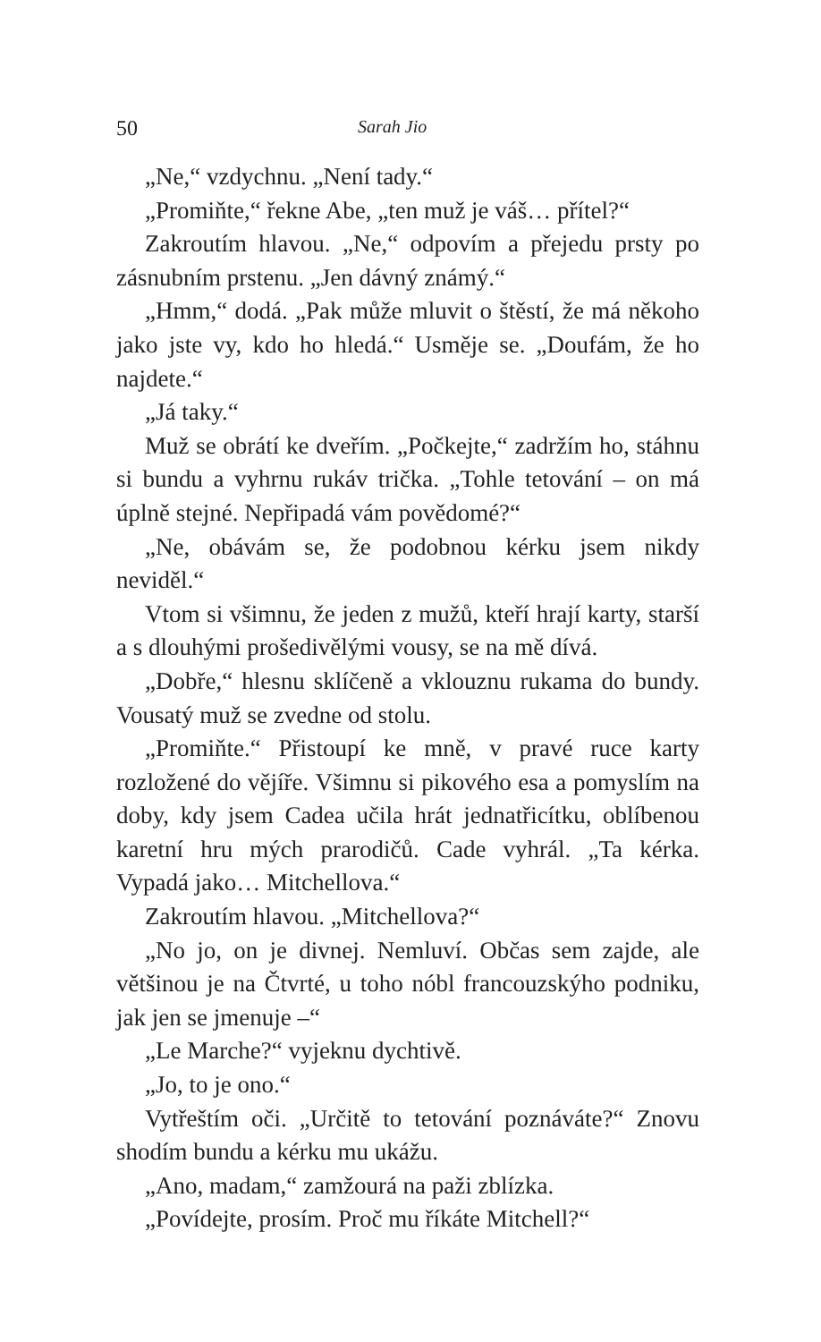50 Sarah Jio
„Ne,“ vzdychnu. „Není tady.“
„Promiňte,“ řekne Abe, „ten muž je váš… přítel?“
Zakroutím hlavou. „Ne,“ odpovím a přejedu prsty po zásnubním prstenu. „Jen dávný známý.“
„Hmm,“ dodá. „Pak může mluvit o štěstí, že má někoho jako jste vy, kdo ho hledá.“ Usměje se. „Doufám, že ho najdete.“
„Já taky.“
Muž se obrátí ke dveřím. „Počkejte,“ zadržím ho, stáhnu si bundu a vyhrnu rukáv trička. „Tohle tetování – on má úplně stejné. Nepřipadá vám povědomé?“
„Ne, obávám se, že podobnou kérku jsem nikdy neviděl.“
Vtom si všimnu, že jeden z mužů, kteří hrají karty, starší a s dlouhými prošedivělými vousy, se na mě dívá.
„Dobře,“ hlesnu sklíčeně a vklouznu rukama do bundy. Vousatý muž se zvedne od stolu.
„Promiňte.“ Přistoupí ke mně, v pravé ruce karty rozložené do vějíře. Všimnu si pikového esa a pomyslím na doby, kdy jsem Cadea učila hrát jednatřicítku, oblíbenou karetní hru mých prarodičů. Cade vyhrál. „Ta kérka. Vypadá jako… Mitchellova.“
Zakroutím hlavou. „Mitchellova?“
„No jo, on je divnej. Nemluví. Občas sem zajde, ale většinou je na Čtvrté, u toho nóbl francouzskýho podniku, jak jen se jmenuje –“
„Le Marche?“ vyjeknu dychtivě.
„Jo, to je ono.“
Vytřeštím oči. „Určitě to tetování poznáváte?“ Znovu shodím bundu a kérku mu ukážu.
„Ano, madam,“ zamžourá na paži zblízka.
„Povídejte, prosím. Proč mu říkáte Mitchell?“